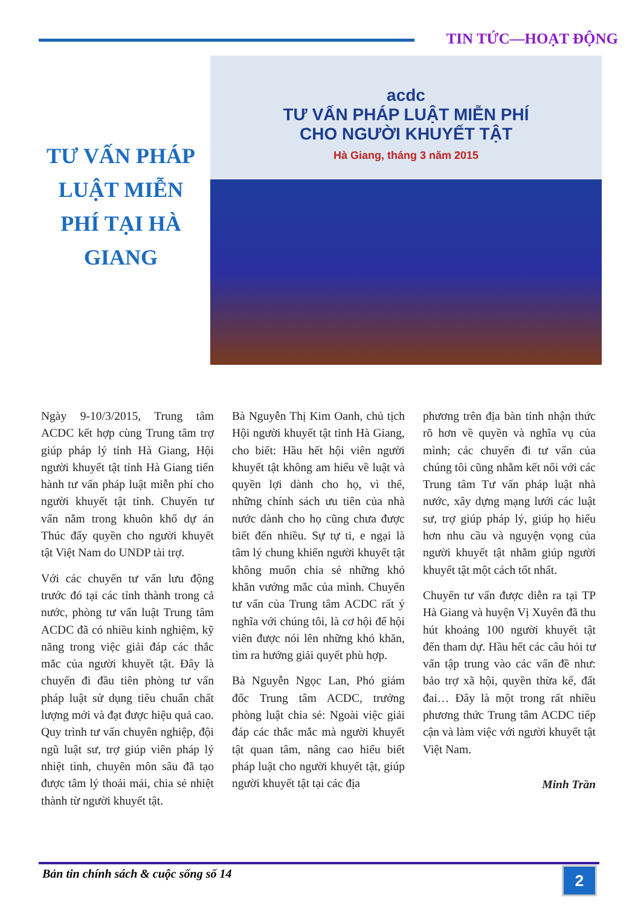TIN TỨC—HOẠT ĐỘNG
TƯ VẤN PHÁP LUẬT MIỄN PHÍ TẠI HÀ GIANG
acdc
TƯ VẤN PHÁP LUẬT MIỄN PHÍ
CHO NGƯỜI KHUYẾT TẬT
Hà Giang, tháng 3 năm 2015
Ngày 9-10/3/2015, Trung tâm ACDC kết hợp cùng Trung tâm trợ giúp pháp lý tỉnh Hà Giang, Hội người khuyết tật tỉnh Hà Giang tiến hành tư vấn pháp luật miễn phí cho người khuyết tật tỉnh. Chuyến tư vấn nằm trong khuôn khổ dự án Thúc đẩy quyền cho người khuyết tật Việt Nam do UNDP tài trợ.
Với các chuyến tư vấn lưu động trước đó tại các tỉnh thành trong cả nước, phòng tư vấn luật Trung tâm ACDC đã có nhiều kinh nghiệm, kỹ năng trong việc giải đáp các thắc mắc của người khuyết tật. Đây là chuyến đi đầu tiên phòng tư vấn pháp luật sử dụng tiêu chuẩn chất lượng mới và đạt được hiệu quả cao. Quy trình tư vấn chuyên nghiệp, đội ngũ luật sư, trợ giúp viên pháp lý nhiệt tình, chuyên môn sâu đã tạo được tâm lý thoải mái, chia sẻ nhiệt thành từ người khuyết tật.
Bà Nguyễn Thị Kim Oanh, chủ tịch Hội người khuyết tật tỉnh Hà Giang, cho biết: Hầu hết hội viên người khuyết tật không am hiểu về luật và quyền lợi dành cho họ, vì thế, những chính sách ưu tiên của nhà nước dành cho họ cũng chưa được biết đến nhiều. Sự tự ti, e ngại là tâm lý chung khiến người khuyết tật không muốn chia sẻ những khó khăn vướng mắc của mình. Chuyến tư vấn của Trung tâm ACDC rất ý nghĩa với chúng tôi, là cơ hội để hội viên được nói lên những khó khăn, tìm ra hướng giải quyết phù hợp.
Bà Nguyễn Ngọc Lan, Phó giám đốc Trung tâm ACDC, trưởng phòng luật chia sẻ: Ngoài việc giải đáp các thắc mắc mà người khuyết tật quan tâm, nâng cao hiểu biết pháp luật cho người khuyết tật, giúp người khuyết tật tại các địa
phương trên địa bàn tỉnh nhận thức rõ hơn về quyền và nghĩa vụ của mình; các chuyến đi tư vấn của chúng tôi cũng nhằm kết nối với các Trung tâm Tư vấn pháp luật nhà nước, xây dựng mạng lưới các luật sư, trợ giúp pháp lý, giúp họ hiểu hơn nhu cầu và nguyện vọng của người khuyết tật nhằm giúp người khuyết tật một cách tốt nhất.
Chuyến tư vấn được diễn ra tại TP Hà Giang và huyện Vị Xuyên đã thu hút khoảng 100 người khuyết tật đến tham dự. Hầu hết các câu hỏi tư vấn tập trung vào các vấn đề như: bảo trợ xã hội, quyền thừa kế, đất đai… Đây là một trong rất nhiều phương thức Trung tâm ACDC tiếp cận và làm việc với người khuyết tật Việt Nam.
Minh Trần
Bản tin chính sách & cuộc sống số 14
2